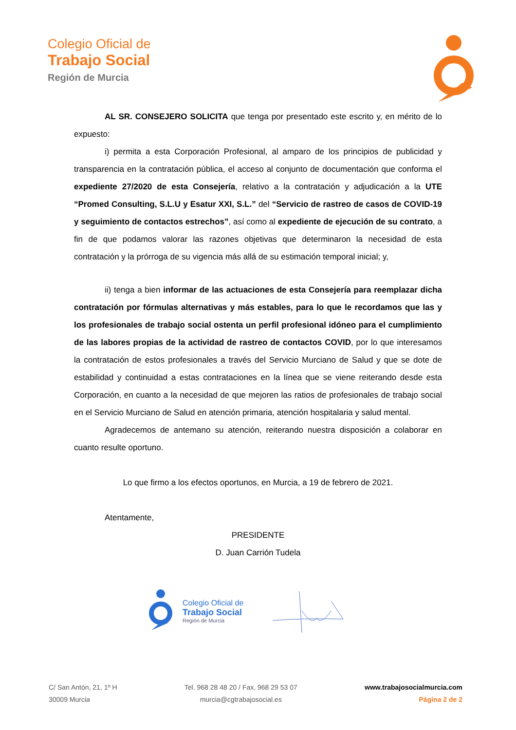Colegio Oficial de
Trabajo Social
Región de Murcia
AL SR. CONSEJERO SOLICITA que tenga por presentado este escrito y, en mérito de lo expuesto:
i) permita a esta Corporación Profesional, al amparo de los principios de publicidad y transparencia en la contratación pública, el acceso al conjunto de documentación que conforma el expediente 27/2020 de esta Consejería, relativo a la contratación y adjudicación a la UTE “Promed Consulting, S.L.U y Esatur XXI, S.L.” del “Servicio de rastreo de casos de COVID-19 y seguimiento de contactos estrechos”, así como al expediente de ejecución de su contrato, a fin de que podamos valorar las razones objetivas que determinaron la necesidad de esta contratación y la prórroga de su vigencia más allá de su estimación temporal inicial; y,
ii) tenga a bien informar de las actuaciones de esta Consejería para reemplazar dicha contratación por fórmulas alternativas y más estables, para lo que le recordamos que las y los profesionales de trabajo social ostenta un perfil profesional idóneo para el cumplimiento de las labores propias de la actividad de rastreo de contactos COVID, por lo que interesamos la contratación de estos profesionales a través del Servicio Murciano de Salud y que se dote de estabilidad y continuidad a estas contrataciones en la línea que se viene reiterando desde esta Corporación, en cuanto a la necesidad de que mejoren las ratios de profesionales de trabajo social en el Servicio Murciano de Salud en atención primaria, atención hospitalaria y salud mental.
Agradecemos de antemano su atención, reiterando nuestra disposición a colaborar en cuanto resulte oportuno.
Lo que firmo a los efectos oportunos, en Murcia, a 19 de febrero de 2021.
Atentamente,
PRESIDENTE
D. Juan Carrión Tudela
Colegio Oficial de
Trabajo Social
Región de Murcia
C/ San Antón, 21, 1º H
30009 Murcia
Tel. 968 28 48 20 / Fax, 968 29 53 07
murcia@cgtrabajosocial.es
www.trabajosocialmurcia.com
Página 2 de 2